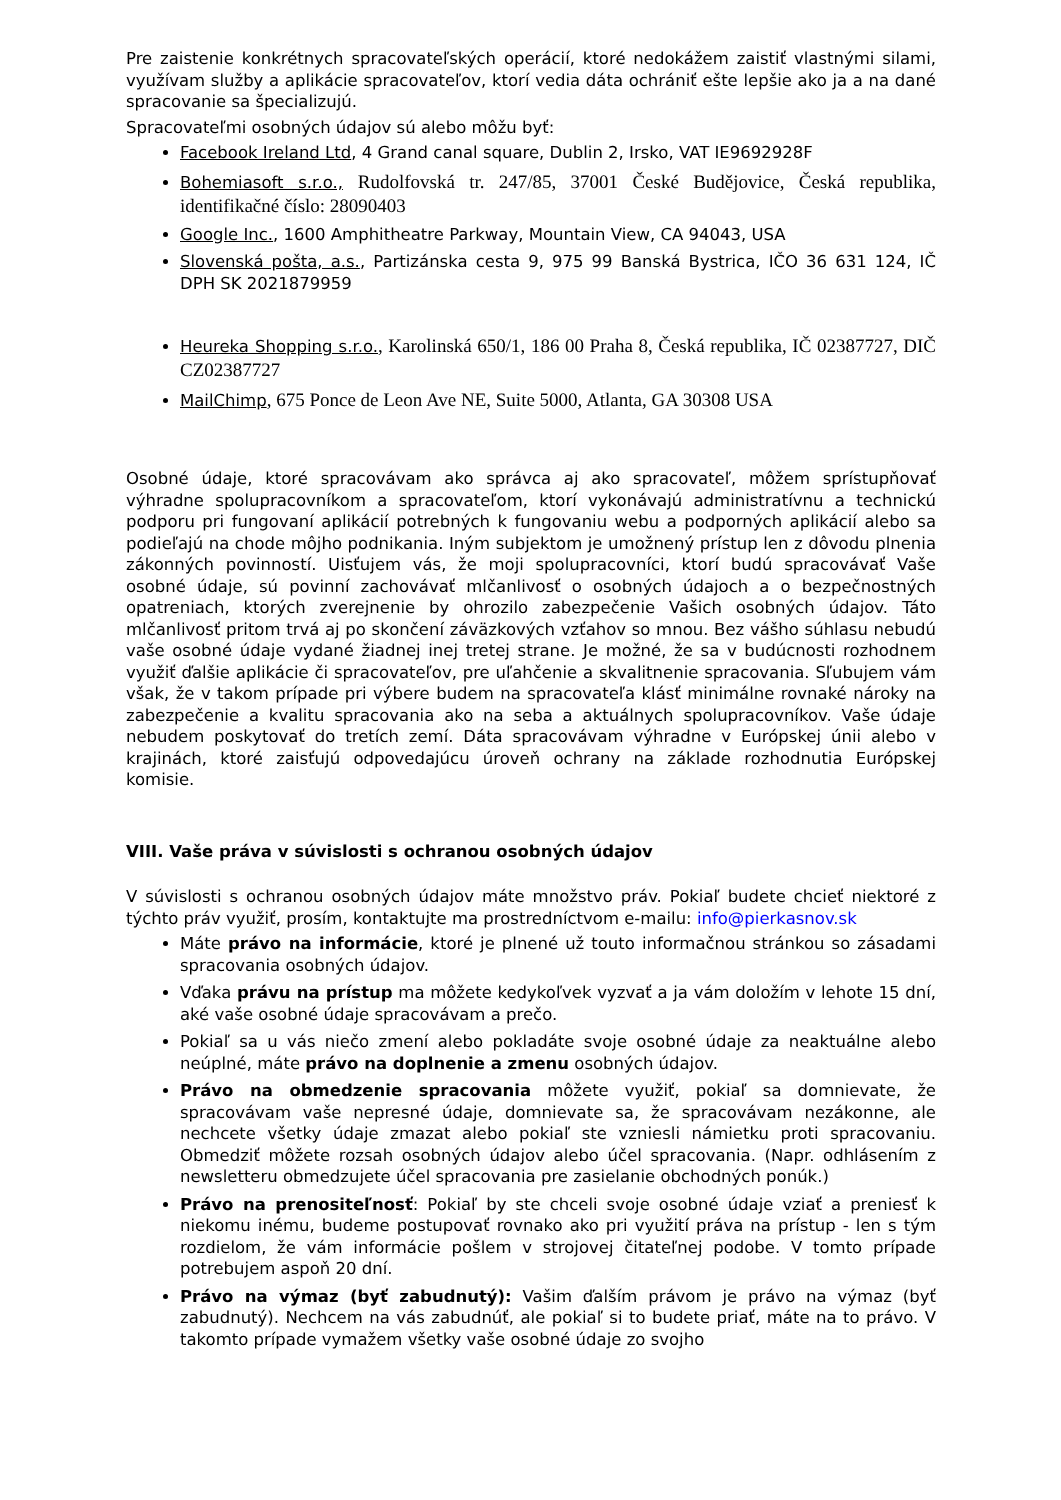Pre zaistenie konkrétnych spracovateľských operácií, ktoré nedokážem zaistiť vlastnými silami, využívam služby a aplikácie spracovateľov, ktorí vedia dáta ochrániť ešte lepšie ako ja a na dané spracovanie sa špecializujú.
Spracovateľmi osobných údajov sú alebo môžu byť:
Facebook Ireland Ltd, 4 Grand canal square, Dublin 2, Irsko, VAT IE9692928F
Bohemiasoft s.r.o., Rudolfovská tr. 247/85, 37001 České Budějovice, Česká republika, identifikačné číslo: 28090403
Google Inc., 1600 Amphitheatre Parkway, Mountain View, CA 94043, USA
Slovenská pošta, a.s., Partizánska cesta 9, 975 99 Banská Bystrica, IČO 36 631 124, IČ DPH SK 2021879959
Heureka Shopping s.r.o., Karolinská 650/1, 186 00 Praha 8, Česká republika, IČ 02387727, DIČ CZ02387727
MailChimp, 675 Ponce de Leon Ave NE, Suite 5000, Atlanta, GA 30308 USA
Osobné údaje, ktoré spracovávam ako správca aj ako spracovateľ, môžem sprístupňovať výhradne spolupracovníkom a spracovateľom, ktorí vykonávajú administratívnu a technickú podporu pri fungovaní aplikácií potrebných k fungovaniu webu a podporných aplikácií alebo sa podieľajú na chode môjho podnikania. Iným subjektom je umožnený prístup len z dôvodu plnenia zákonných povinností. Uisťujem vás, že moji spolupracovníci, ktorí budú spracovávať Vaše osobné údaje, sú povinní zachovávať mlčanlivosť o osobných údajoch a o bezpečnostných opatreniach, ktorých zverejnenie by ohrozilo zabezpečenie Vašich osobných údajov. Táto mlčanlivosť pritom trvá aj po skončení záväzkových vzťahov so mnou. Bez vášho súhlasu nebudú vaše osobné údaje vydané žiadnej inej tretej strane. Je možné, že sa v budúcnosti rozhodnem využiť ďalšie aplikácie či spracovateľov, pre uľahčenie a skvalitnenie spracovania. Sľubujem vám však, že v takom prípade pri výbere budem na spracovateľa klásť minimálne rovnaké nároky na zabezpečenie a kvalitu spracovania ako na seba a aktuálnych spolupracovníkov. Vaše údaje nebudem poskytovať do tretích zemí. Dáta spracovávam výhradne v Európskej únii alebo v krajinách, ktoré zaisťujú odpovedajúcu úroveň ochrany na základe rozhodnutia Európskej komisie.
VIII. Vaše práva v súvislosti s ochranou osobných údajov
V súvislosti s ochranou osobných údajov máte množstvo práv. Pokiaľ budete chcieť niektoré z týchto práv využiť, prosím, kontaktujte ma prostredníctvom e-mailu: info@pierkasnov.sk
Máte právo na informácie, ktoré je plnené už touto informačnou stránkou so zásadami spracovania osobných údajov.
Vďaka právu na prístup ma môžete kedykoľvek vyzvať a ja vám doložím v lehote 15 dní, aké vaše osobné údaje spracovávam a prečo.
Pokiaľ sa u vás niečo zmení alebo pokladáte svoje osobné údaje za neaktuálne alebo neúplné, máte právo na doplnenie a zmenu osobných údajov.
Právo na obmedzenie spracovania môžete využiť, pokiaľ sa domnievate, že spracovávam vaše nepresné údaje, domnievate sa, že spracovávam nezákonne, ale nechcete všetky údaje zmazat alebo pokiaľ ste vzniesli námietku proti spracovaniu. Obmedziť môžete rozsah osobných údajov alebo účel spracovania. (Napr. odhlásením z newsletteru obmedzujete účel spracovania pre zasielanie obchodných ponúk.)
Právo na prenositeľnosť: Pokiaľ by ste chceli svoje osobné údaje vziať a preniesť k niekomu inému, budeme postupovať rovnako ako pri využití práva na prístup - len s tým rozdielom, že vám informácie pošlem v strojovej čitateľnej podobe. V tomto prípade potrebujem aspoň 20 dní.
Právo na výmaz (byť zabudnutý): Vašim ďalším právom je právo na výmaz (byť zabudnutý). Nechcem na vás zabudnúť, ale pokiaľ si to budete priať, máte na to právo. V takomto prípade vymažem všetky vaše osobné údaje zo svojho